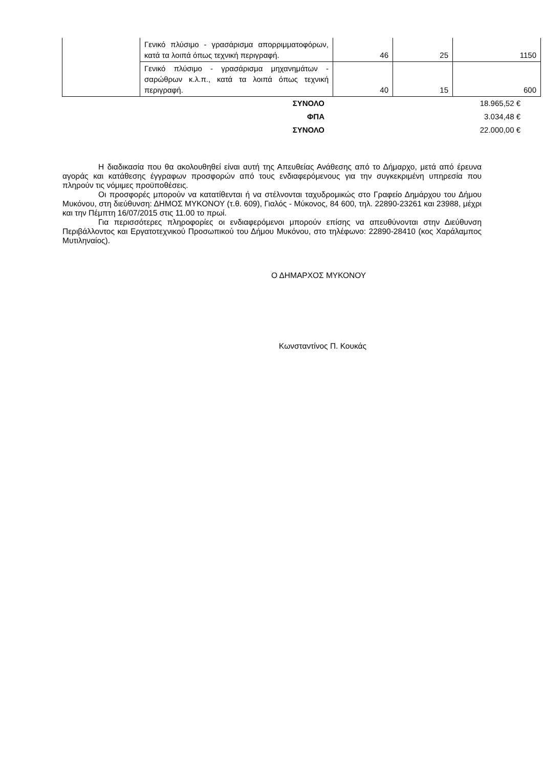| | Γενικό πλύσιμο - γρασάρισμα απορριμματοφόρων, κατά τα λοιπά όπως τεχνική περιγραφή. | 46 | 25 | 1150 |
| | Γενικό πλύσιμο - γρασάρισμα μηχανημάτων - σαρώθρων κ.λ.π., κατά τα λοιπά όπως τεχνική περιγραφή. | 40 | 15 | 600 |
| ΣΥΝΟΛΟ | 18.965,52 € |
| ΦΠΑ | 3.034,48 € |
| ΣΥΝΟΛΟ | 22.000,00 € |
Η διαδικασία που θα ακολουθηθεί είναι αυτή της Απευθείας Ανάθεσης από το Δήμαρχο, μετά από έρευνα αγοράς και κατάθεσης έγγραφων προσφορών από τους ενδιαφερόμενους για την συγκεκριμένη υπηρεσία που πληρούν τις νόμιμες προϋποθέσεις.
Οι προσφορές μπορούν να κατατίθενται ή να στέλνονται ταχυδρομικώς στο Γραφείο Δημάρχου του Δήμου Μυκόνου, στη διεύθυνση: ΔΗΜΟΣ ΜΥΚΟΝΟΥ (τ.θ. 609), Γιαλός - Μύκονος, 84 600, τηλ. 22890-23261 και 23988, μέχρι και την Πέμπτη 16/07/2015 στις 11.00 το πρωί.
Για περισσότερες πληροφορίες οι ενδιαφερόμενοι μπορούν επίσης να απευθύνονται στην Διεύθυνση Περιβάλλοντος και Εργατοτεχνικού Προσωπικού του Δήμου Μυκόνου, στο τηλέφωνο: 22890-28410 (κος Χαράλαμπος Μυτιληναίος).
Ο ΔΗΜΑΡΧΟΣ ΜΥΚΟΝΟΥ
Κωνσταντίνος Π. Κουκάς